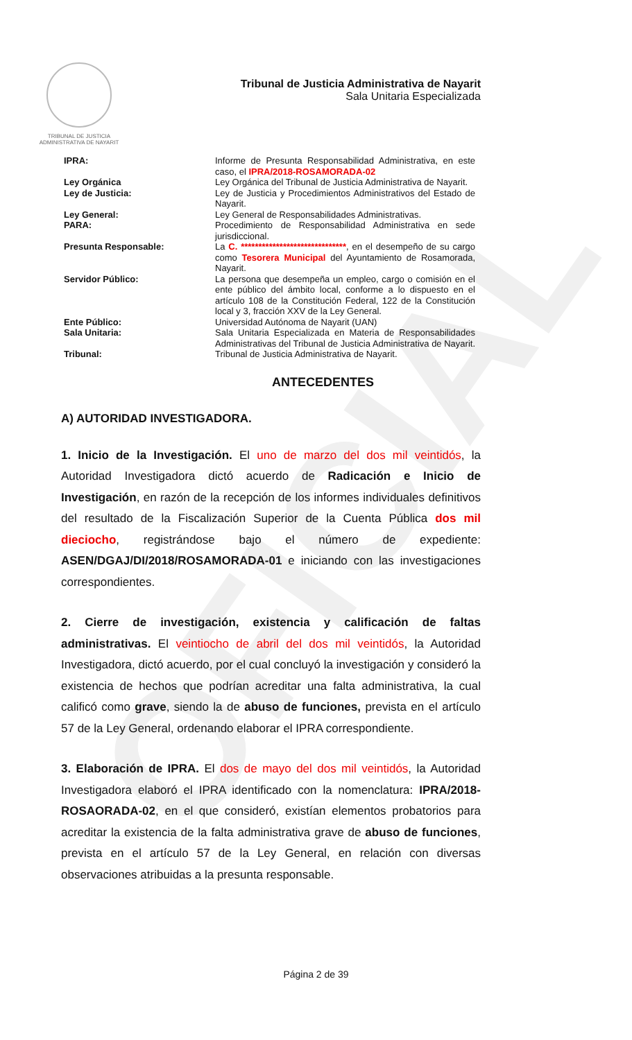OFICIAL
TRIBUNAL DE JUSTICIA
ADMINISTRATIVA DE NAYARIT
Tribunal de Justicia Administrativa de Nayarit
Sala Unitaria Especializada
| IPRA: | Informe de Presunta Responsabilidad Administrativa, en este caso, el IPRA/2018-ROSAMORADA-02 |
| Ley Orgánica | Ley Orgánica del Tribunal de Justicia Administrativa de Nayarit. |
| Ley de Justicia: | Ley de Justicia y Procedimientos Administrativos del Estado de Nayarit. |
| Ley General: | Ley General de Responsabilidades Administrativas. |
| PARA: | Procedimiento de Responsabilidad Administrativa en sede jurisdiccional. |
| Presunta Responsable: | La C. ****************************** , en el desempeño de su cargo como Tesorera Municipal del Ayuntamiento de Rosamorada, Nayarit. |
| Servidor Público: | La persona que desempeña un empleo, cargo o comisión en el ente público del ámbito local, conforme a lo dispuesto en el artículo 108 de la Constitución Federal, 122 de la Constitución local y 3, fracción XXV de la Ley General. |
| Ente Público: | Universidad Autónoma de Nayarit (UAN) |
| Sala Unitaria: | Sala Unitaria Especializada en Materia de Responsabilidades Administrativas del Tribunal de Justicia Administrativa de Nayarit. |
| Tribunal: | Tribunal de Justicia Administrativa de Nayarit. |
ANTECEDENTES
A) AUTORIDAD INVESTIGADORA.
1. Inicio de la Investigación. El uno de marzo del dos mil veintidós, la Autoridad Investigadora dictó acuerdo de Radicación e Inicio de Investigación, en razón de la recepción de los informes individuales definitivos del resultado de la Fiscalización Superior de la Cuenta Pública dos mil dieciocho, registrándose bajo el número de expediente: ASEN/DGAJ/DI/2018/ROSAMORADA-01 e iniciando con las investigaciones correspondientes.
2. Cierre de investigación, existencia y calificación de faltas administrativas. El veintiocho de abril del dos mil veintidós, la Autoridad Investigadora, dictó acuerdo, por el cual concluyó la investigación y consideró la existencia de hechos que podrían acreditar una falta administrativa, la cual calificó como grave, siendo la de abuso de funciones, prevista en el artículo 57 de la Ley General, ordenando elaborar el IPRA correspondiente.
3. Elaboración de IPRA. El dos de mayo del dos mil veintidós, la Autoridad Investigadora elaboró el IPRA identificado con la nomenclatura: IPRA/2018-ROSAORADA-02, en el que consideró, existían elementos probatorios para acreditar la existencia de la falta administrativa grave de abuso de funciones, prevista en el artículo 57 de la Ley General, en relación con diversas observaciones atribuidas a la presunta responsable.
Página 2 de 39